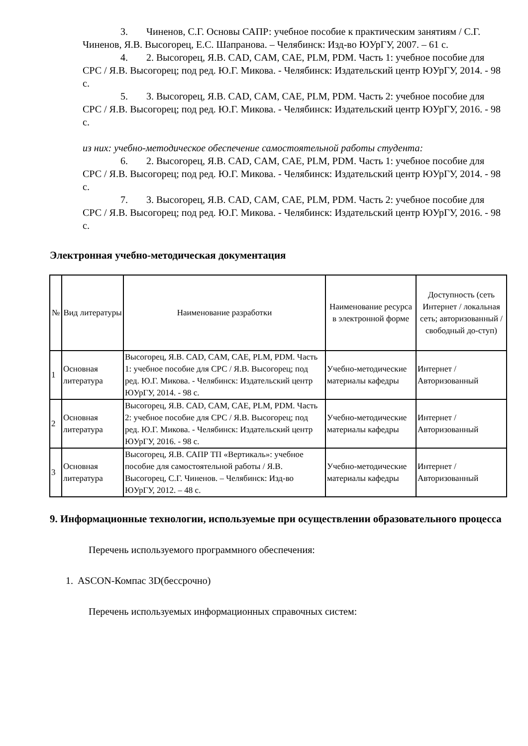3. Чиненов, С.Г. Основы САПР: учебное пособие к практическим занятиям / С.Г. Чиненов, Я.В. Высогорец, Е.С. Шапранова. – Челябинск: Изд-во ЮУрГУ, 2007. – 61 с.
4. 2. Высогорец, Я.В. CAD, CAM, CAE, PLM, PDM. Часть 1: учебное пособие для СРС / Я.В. Высогорец; под ред. Ю.Г. Микова. - Челябинск: Издательский центр ЮУрГУ, 2014. - 98 с.
5. 3. Высогорец, Я.В. CAD, CAM, CAE, PLM, PDM. Часть 2: учебное пособие для СРС / Я.В. Высогорец; под ред. Ю.Г. Микова. - Челябинск: Издательский центр ЮУрГУ, 2016. - 98 с.
из них: учебно-методическое обеспечение самостоятельной работы студента:
6. 2. Высогорец, Я.В. CAD, CAM, CAE, PLM, PDM. Часть 1: учебное пособие для СРС / Я.В. Высогорец; под ред. Ю.Г. Микова. - Челябинск: Издательский центр ЮУрГУ, 2014. - 98 с.
7. 3. Высогорец, Я.В. CAD, CAM, CAE, PLM, PDM. Часть 2: учебное пособие для СРС / Я.В. Высогорец; под ред. Ю.Г. Микова. - Челябинск: Издательский центр ЮУрГУ, 2016. - 98 с.
Электронная учебно-методическая документация
| № | Вид литературы | Наименование разработки | Наименование ресурса в электронной форме | Доступность (сеть Интернет / локальная сеть; авторизованный / свободный до-ступ) |
| --- | --- | --- | --- | --- |
| 1 | Основная литература | Высогорец, Я.В. CAD, CAM, CAE, PLM, PDM. Часть 1: учебное пособие для СРС / Я.В. Высогорец; под ред. Ю.Г. Микова. - Челябинск: Издательский центр ЮУрГУ, 2014. - 98 с. | Учебно-методические материалы кафедры | Интернет / Авторизованный |
| 2 | Основная литература | Высогорец, Я.В. CAD, CAM, CAE, PLM, PDM. Часть 2: учебное пособие для СРС / Я.В. Высогорец; под ред. Ю.Г. Микова. - Челябинск: Издательский центр ЮУрГУ, 2016. - 98 с. | Учебно-методические материалы кафедры | Интернет / Авторизованный |
| 3 | Основная литература | Высогорец, Я.В. САПР ТП «Вертикаль»: учебное пособие для самостоятельной работы / Я.В. Высогорец, С.Г. Чиненов. – Челябинск: Изд-во ЮУрГУ, 2012. – 48 с. | Учебно-методические материалы кафедры | Интернет / Авторизованный |
9. Информационные технологии, используемые при осуществлении образовательного процесса
Перечень используемого программного обеспечения:
1. ASCON-Компас 3D(бессрочно)
Перечень используемых информационных справочных систем: